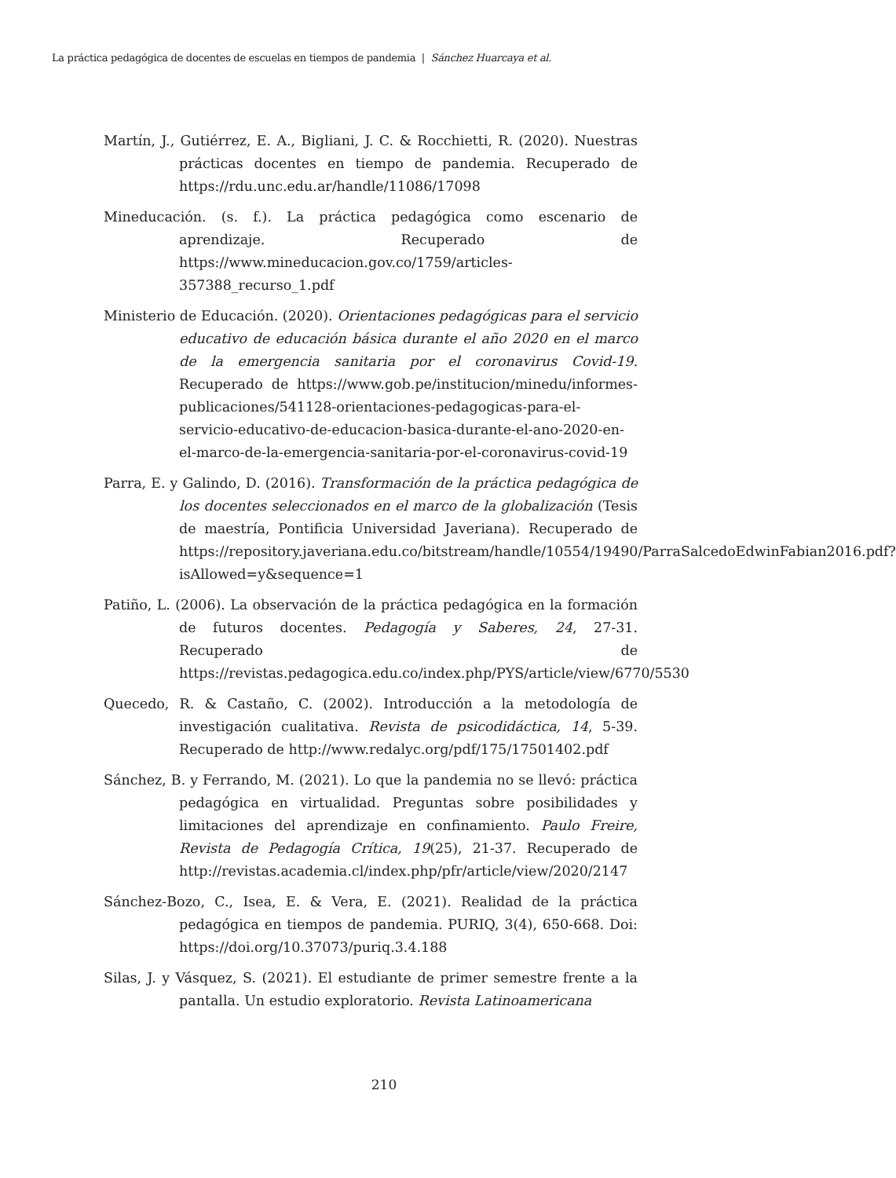La práctica pedagógica de docentes de escuelas en tiempos de pandemia | Sánchez Huarcaya et al.
Martín, J., Gutiérrez, E. A., Bigliani, J. C. & Rocchietti, R. (2020). Nuestras prácticas docentes en tiempo de pandemia. Recuperado de https://rdu.unc.edu.ar/handle/11086/17098
Mineducación. (s. f.). La práctica pedagógica como escenario de aprendizaje. Recuperado de https://www.mineducacion.gov.co/1759/articles-357388_recurso_1.pdf
Ministerio de Educación. (2020). Orientaciones pedagógicas para el servicio educativo de educación básica durante el año 2020 en el marco de la emergencia sanitaria por el coronavirus Covid-19. Recuperado de https://www.gob.pe/institucion/minedu/informes-publicaciones/541128-orientaciones-pedagogicas-para-el-servicio-educativo-de-educacion-basica-durante-el-ano-2020-en-el-marco-de-la-emergencia-sanitaria-por-el-coronavirus-covid-19
Parra, E. y Galindo, D. (2016). Transformación de la práctica pedagógica de los docentes seleccionados en el marco de la globalización (Tesis de maestría, Pontificia Universidad Javeriana). Recuperado de https://repository.javeriana.edu.co/bitstream/handle/10554/19490/ParraSalcedoEdwinFabian2016.pdf?isAllowed=y&sequence=1
Patiño, L. (2006). La observación de la práctica pedagógica en la formación de futuros docentes. Pedagogía y Saberes, 24, 27-31. Recuperado de https://revistas.pedagogica.edu.co/index.php/PYS/article/view/6770/5530
Quecedo, R. & Castaño, C. (2002). Introducción a la metodología de investigación cualitativa. Revista de psicodidáctica, 14, 5-39. Recuperado de http://www.redalyc.org/pdf/175/17501402.pdf
Sánchez, B. y Ferrando, M. (2021). Lo que la pandemia no se llevó: práctica pedagógica en virtualidad. Preguntas sobre posibilidades y limitaciones del aprendizaje en confinamiento. Paulo Freire, Revista de Pedagogía Crítica, 19(25), 21-37. Recuperado de http://revistas.academia.cl/index.php/pfr/article/view/2020/2147
Sánchez-Bozo, C., Isea, E. & Vera, E. (2021). Realidad de la práctica pedagógica en tiempos de pandemia. PURIQ, 3(4), 650-668. Doi: https://doi.org/10.37073/puriq.3.4.188
Silas, J. y Vásquez, S. (2021). El estudiante de primer semestre frente a la pantalla. Un estudio exploratorio. Revista Latinoamericana
210